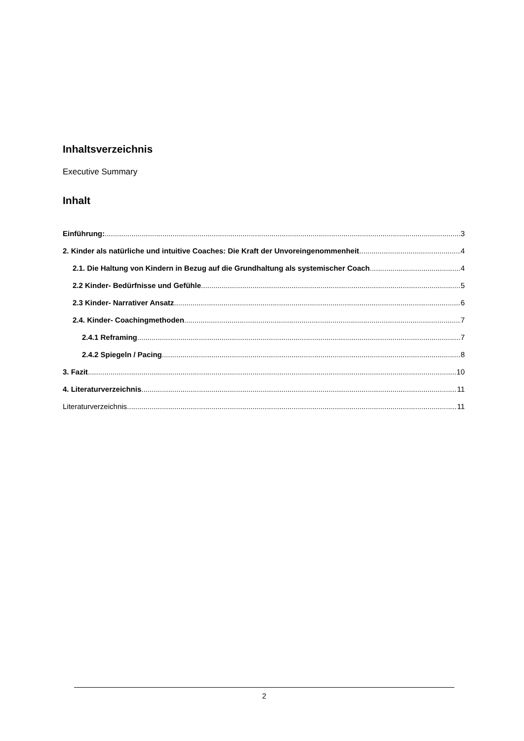Inhaltsverzeichnis
Executive Summary
Inhalt
Einführung: 3
2. Kinder als natürliche und intuitive Coaches: Die Kraft der Unvoreingenommenheit 4
2.1. Die Haltung von Kindern in Bezug auf die Grundhaltung als systemischer Coach 4
2.2 Kinder- Bedürfnisse und Gefühle 5
2.3 Kinder- Narrativer Ansatz 6
2.4. Kinder- Coachingmethoden 7
2.4.1 Reframing 7
2.4.2 Spiegeln / Pacing 8
3. Fazit 10
4. Literaturverzeichnis 11
Literaturverzeichnis 11
2